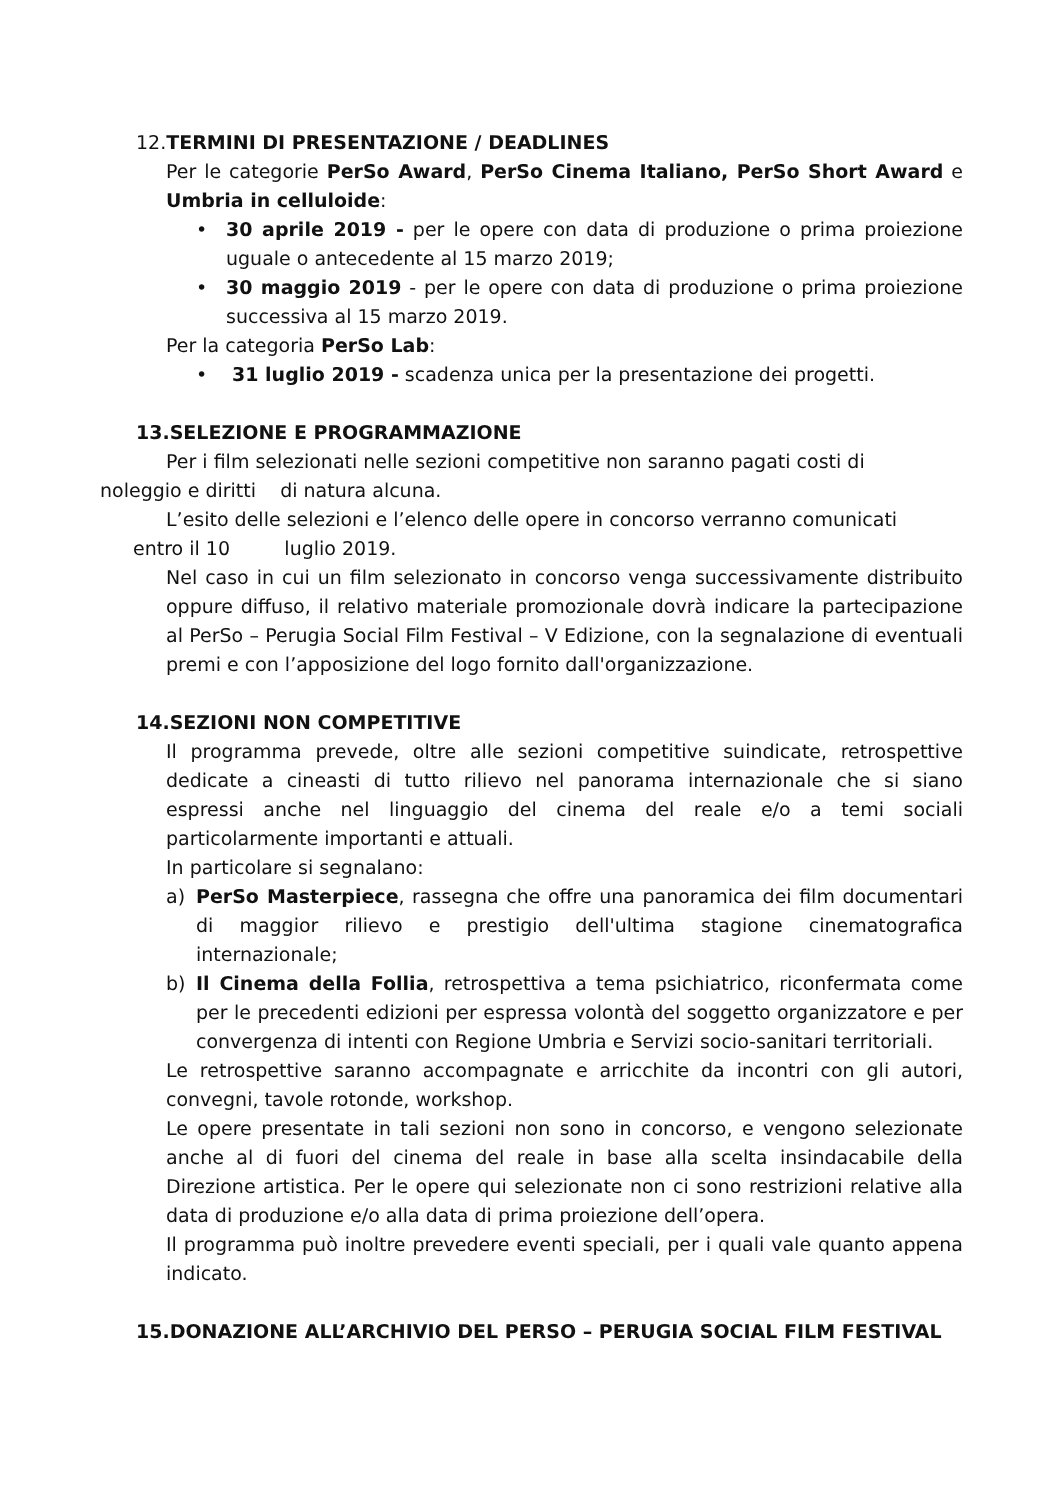12. TERMINI DI PRESENTAZIONE / DEADLINES
Per le categorie PerSo Award, PerSo Cinema Italiano, PerSo Short Award e Umbria in celluloide:
• 30 aprile 2019 - per le opere con data di produzione o prima proiezione uguale o antecedente al 15 marzo 2019;
• 30 maggio 2019 - per le opere con data di produzione o prima proiezione successiva al 15 marzo 2019.
Per la categoria PerSo Lab:
• 31 luglio 2019 - scadenza unica per la presentazione dei progetti.
13.SELEZIONE E PROGRAMMAZIONE
Per i film selezionati nelle sezioni competitive non saranno pagati costi di
noleggio e diritti di natura alcuna.
L’esito delle selezioni e l’elenco delle opere in concorso verranno comunicati
entro il 10 luglio 2019.
Nel caso in cui un film selezionato in concorso venga successivamente distribuito oppure diffuso, il relativo materiale promozionale dovrà indicare la partecipazione al PerSo – Perugia Social Film Festival – V Edizione, con la segnalazione di eventuali premi e con l’apposizione del logo fornito dall'organizzazione.
14.SEZIONI NON COMPETITIVE
Il programma prevede, oltre alle sezioni competitive suindicate, retrospettive dedicate a cineasti di tutto rilievo nel panorama internazionale che si siano espressi anche nel linguaggio del cinema del reale e/o a temi sociali particolarmente importanti e attuali.
In particolare si segnalano:
a) PerSo Masterpiece, rassegna che offre una panoramica dei film documentari di maggior rilievo e prestigio dell'ultima stagione cinematografica internazionale;
b) Il Cinema della Follia, retrospettiva a tema psichiatrico, riconfermata come per le precedenti edizioni per espressa volontà del soggetto organizzatore e per convergenza di intenti con Regione Umbria e Servizi socio-sanitari territoriali.
Le retrospettive saranno accompagnate e arricchite da incontri con gli autori, convegni, tavole rotonde, workshop.
Le opere presentate in tali sezioni non sono in concorso, e vengono selezionate anche al di fuori del cinema del reale in base alla scelta insindacabile della Direzione artistica. Per le opere qui selezionate non ci sono restrizioni relative alla data di produzione e/o alla data di prima proiezione dell’opera.
Il programma può inoltre prevedere eventi speciali, per i quali vale quanto appena indicato.
15.DONAZIONE ALL’ARCHIVIO DEL PERSO – PERUGIA SOCIAL FILM FESTIVAL